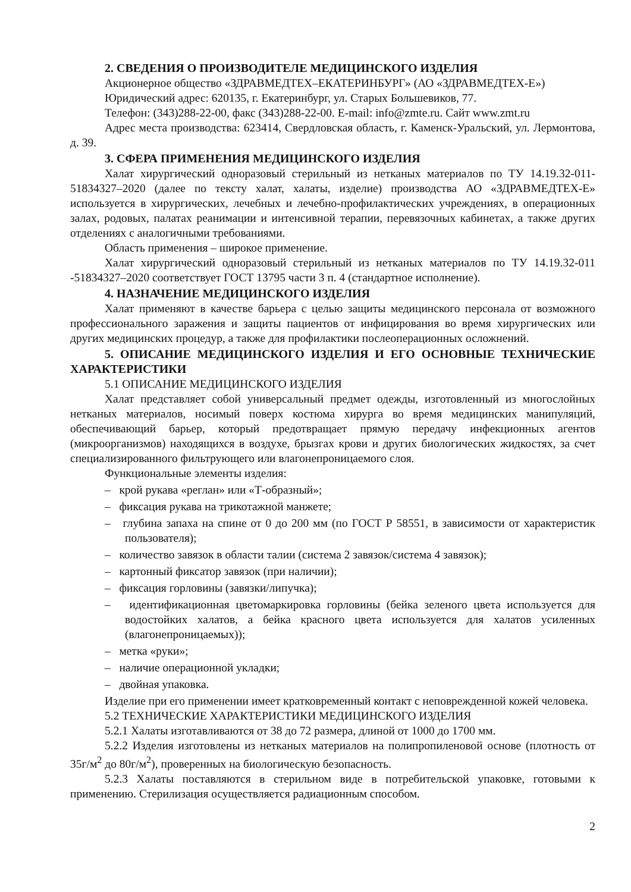2. СВЕДЕНИЯ О ПРОИЗВОДИТЕЛЕ МЕДИЦИНСКОГО ИЗДЕЛИЯ
Акционерное общество «ЗДРАВМЕДТЕХ–ЕКАТЕРИНБУРГ» (АО «ЗДРАВМЕДТЕХ-Е»)
Юридический адрес: 620135, г. Екатеринбург, ул. Старых Большевиков, 77.
Телефон: (343)288-22-00, факс (343)288-22-00. E-mail: info@zmte.ru. Сайт www.zmt.ru
Адрес места производства: 623414, Свердловская область, г. Каменск-Уральский, ул. Лермонтова, д. 39.
3. СФЕРА ПРИМЕНЕНИЯ МЕДИЦИНСКОГО ИЗДЕЛИЯ
Халат хирургический одноразовый стерильный из нетканых материалов по ТУ 14.19.32-011-51834327–2020 (далее по тексту халат, халаты, изделие) производства АО «ЗДРАВМЕДТЕХ-Е» используется в хирургических, лечебных и лечебно-профилактических учреждениях, в операционных залах, родовых, палатах реанимации и интенсивной терапии, перевязочных кабинетах, а также других отделениях с аналогичными требованиями.
Область применения – широкое применение.
Халат хирургический одноразовый стерильный из нетканых материалов по ТУ 14.19.32-011 -51834327–2020 соответствует ГОСТ 13795 части 3 п. 4 (стандартное исполнение).
4. НАЗНАЧЕНИЕ МЕДИЦИНСКОГО ИЗДЕЛИЯ
Халат применяют в качестве барьера с целью защиты медицинского персонала от возможного профессионального заражения и защиты пациентов от инфицирования во время хирургических или других медицинских процедур, а также для профилактики послеоперационных осложнений.
5. ОПИСАНИЕ МЕДИЦИНСКОГО ИЗДЕЛИЯ И ЕГО ОСНОВНЫЕ ТЕХНИЧЕСКИЕ ХАРАКТЕРИСТИКИ
5.1 ОПИСАНИЕ МЕДИЦИНСКОГО ИЗДЕЛИЯ
Халат представляет собой универсальный предмет одежды, изготовленный из многослойных нетканых материалов, носимый поверх костюма хирурга во время медицинских манипуляций, обеспечивающий барьер, который предотвращает прямую передачу инфекционных агентов (микроорганизмов) находящихся в воздухе, брызгах крови и других биологических жидкостях, за счет специализированного фильтрующего или влагонепроницаемого слоя.
Функциональные элементы изделия:
– крой рукава «реглан» или «Т-образный»;
– фиксация рукава на трикотажной манжете;
– глубина запаха на спине от 0 до 200 мм (по ГОСТ Р 58551, в зависимости от характеристик пользователя);
– количество завязок в области талии (система 2 завязок/система 4 завязок);
– картонный фиксатор завязок (при наличии);
– фиксация горловины (завязки/липучка);
– идентификационная цветомаркировка горловины (бейка зеленого цвета используется для водостойких халатов, а бейка красного цвета используется для халатов усиленных (влагонепроницаемых));
– метка «руки»;
– наличие операционной укладки;
– двойная упаковка.
Изделие при его применении имеет кратковременный контакт с неповрежденной кожей человека.
5.2 ТЕХНИЧЕСКИЕ ХАРАКТЕРИСТИКИ МЕДИЦИНСКОГО ИЗДЕЛИЯ
5.2.1 Халаты изготавливаются от 38 до 72 размера, длиной от 1000 до 1700 мм.
5.2.2 Изделия изготовлены из нетканых материалов на полипропиленовой основе (плотность от 35г/м<sup>2</sup> до 80г/м<sup>2</sup>), проверенных на биологическую безопасность.
5.2.3 Халаты поставляются в стерильном виде в потребительской упаковке, готовыми к применению. Стерилизация осуществляется радиационным способом.
2